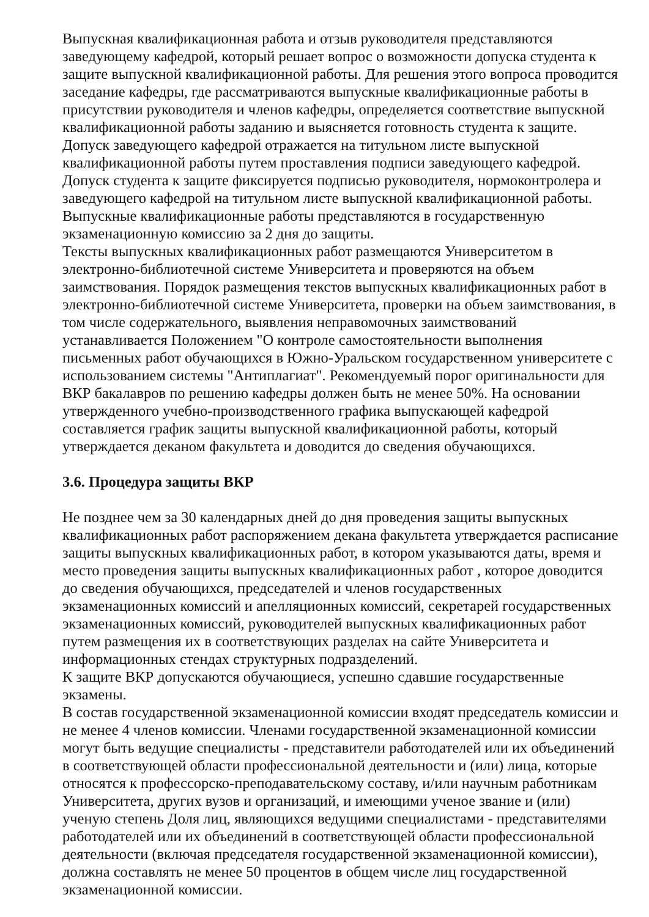Выпускная квалификационная работа и отзыв руководителя представляются заведующему кафедрой, который решает вопрос о возможности допуска студента к защите выпускной квалификационной работы. Для решения этого вопроса проводится заседание кафедры, где рассматриваются выпускные квалификационные работы в присутствии руководителя и членов кафедры, определяется соответствие выпускной квалификационной работы заданию и выясняется готовность студента к защите. Допуск заведующего кафедрой отражается на титульном листе выпускной квалификационной работы путем проставления подписи заведующего кафедрой. Допуск студента к защите фиксируется подписью руководителя, нормоконтролера и заведующего кафедрой на титульном листе выпускной квалификационной работы. Выпускные квалификационные работы представляются в государственную экзаменационную комиссию за 2 дня до защиты.
Тексты выпускных квалификационных работ размещаются Университетом в электронно-библиотечной системе Университета и проверяются на объем заимствования. Порядок размещения текстов выпускных квалификационных работ в электронно-библиотечной системе Университета, проверки на объем заимствования, в том числе содержательного, выявления неправомочных заимствований устанавливается Положением "О контроле самостоятельности выполнения письменных работ обучающихся в Южно-Уральском государственном университете с использованием системы "Антиплагиат". Рекомендуемый порог оригинальности для ВКР бакалавров по решению кафедры должен быть не менее 50%. На основании утвержденного учебно-производственного графика выпускающей кафедрой составляется график защиты выпускной квалификационной работы, который утверждается деканом факультета и доводится до сведения обучающихся.
3.6. Процедура защиты ВКР
Не позднее чем за 30 календарных дней до дня проведения защиты выпускных квалификационных работ распоряжением декана факультета утверждается расписание защиты выпускных квалификационных работ, в котором указываются даты, время и место проведения защиты выпускных квалификационных работ , которое доводится до сведения обучающихся, председателей и членов государственных экзаменационных комиссий и апелляционных комиссий, секретарей государственных экзаменационных комиссий, руководителей выпускных квалификационных работ путем размещения их в соответствующих разделах на сайте Университета и информационных стендах структурных подразделений.
К защите ВКР допускаются обучающиеся, успешно сдавшие государственные экзамены.
В состав государственной экзаменационной комиссии входят председатель комиссии и не менее 4 членов комиссии. Членами государственной экзаменационной комиссии могут быть ведущие специалисты - представители работодателей или их объединений в соответствующей области профессиональной деятельности и (или) лица, которые относятся к профессорско-преподавательскому составу, и/или научным работникам Университета, других вузов и организаций, и имеющими ученое звание и (или) ученую степень Доля лиц, являющихся ведущими специалистами - представителями работодателей или их объединений в соответствующей области профессиональной деятельности (включая председателя государственной экзаменационной комиссии), должна составлять не менее 50 процентов в общем числе лиц государственной экзаменационной комиссии.